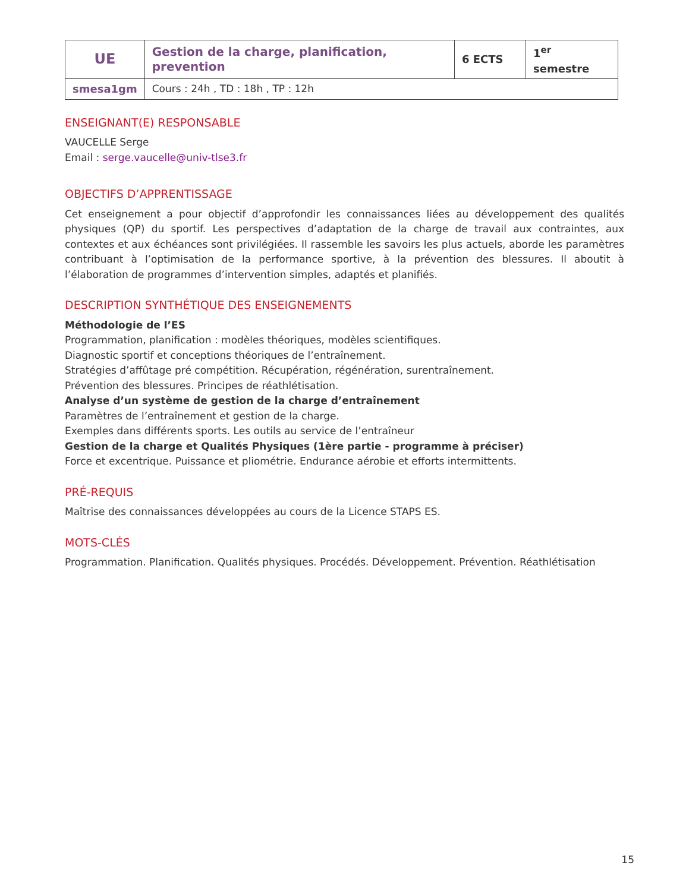| UE | Gestion de la charge, planification, prevention | 6 ECTS | 1<sup>er</sup> semestre |
| smesa1gm | Cours : 24h , TD : 18h , TP : 12h | | |
ENSEIGNANT(E) RESPONSABLE
VAUCELLE Serge
Email : serge.vaucelle@univ-tlse3.fr
OBJECTIFS D’APPRENTISSAGE
Cet enseignement a pour objectif d’approfondir les connaissances liées au développement des qualités physiques (QP) du sportif. Les perspectives d’adaptation de la charge de travail aux contraintes, aux contextes et aux échéances sont privilégiées. Il rassemble les savoirs les plus actuels, aborde les paramètres contribuant à l’optimisation de la performance sportive, à la prévention des blessures. Il aboutit à l’élaboration de programmes d’intervention simples, adaptés et planifiés.
DESCRIPTION SYNTHÉTIQUE DES ENSEIGNEMENTS
Méthodologie de l’ES
Programmation, planification : modèles théoriques, modèles scientifiques.
Diagnostic sportif et conceptions théoriques de l’entraînement.
Stratégies d’affûtage pré compétition. Récupération, régénération, surentraînement.
Prévention des blessures. Principes de réathlétisation.
Analyse d’un système de gestion de la charge d’entraînement
Paramètres de l’entraînement et gestion de la charge.
Exemples dans différents sports. Les outils au service de l’entraîneur
Gestion de la charge et Qualités Physiques (1ère partie - programme à préciser)
Force et excentrique. Puissance et pliométrie. Endurance aérobie et efforts intermittents.
PRÉ-REQUIS
Maîtrise des connaissances développées au cours de la Licence STAPS ES.
MOTS-CLÉS
Programmation. Planification. Qualités physiques. Procédés. Développement. Prévention. Réathlétisation
15